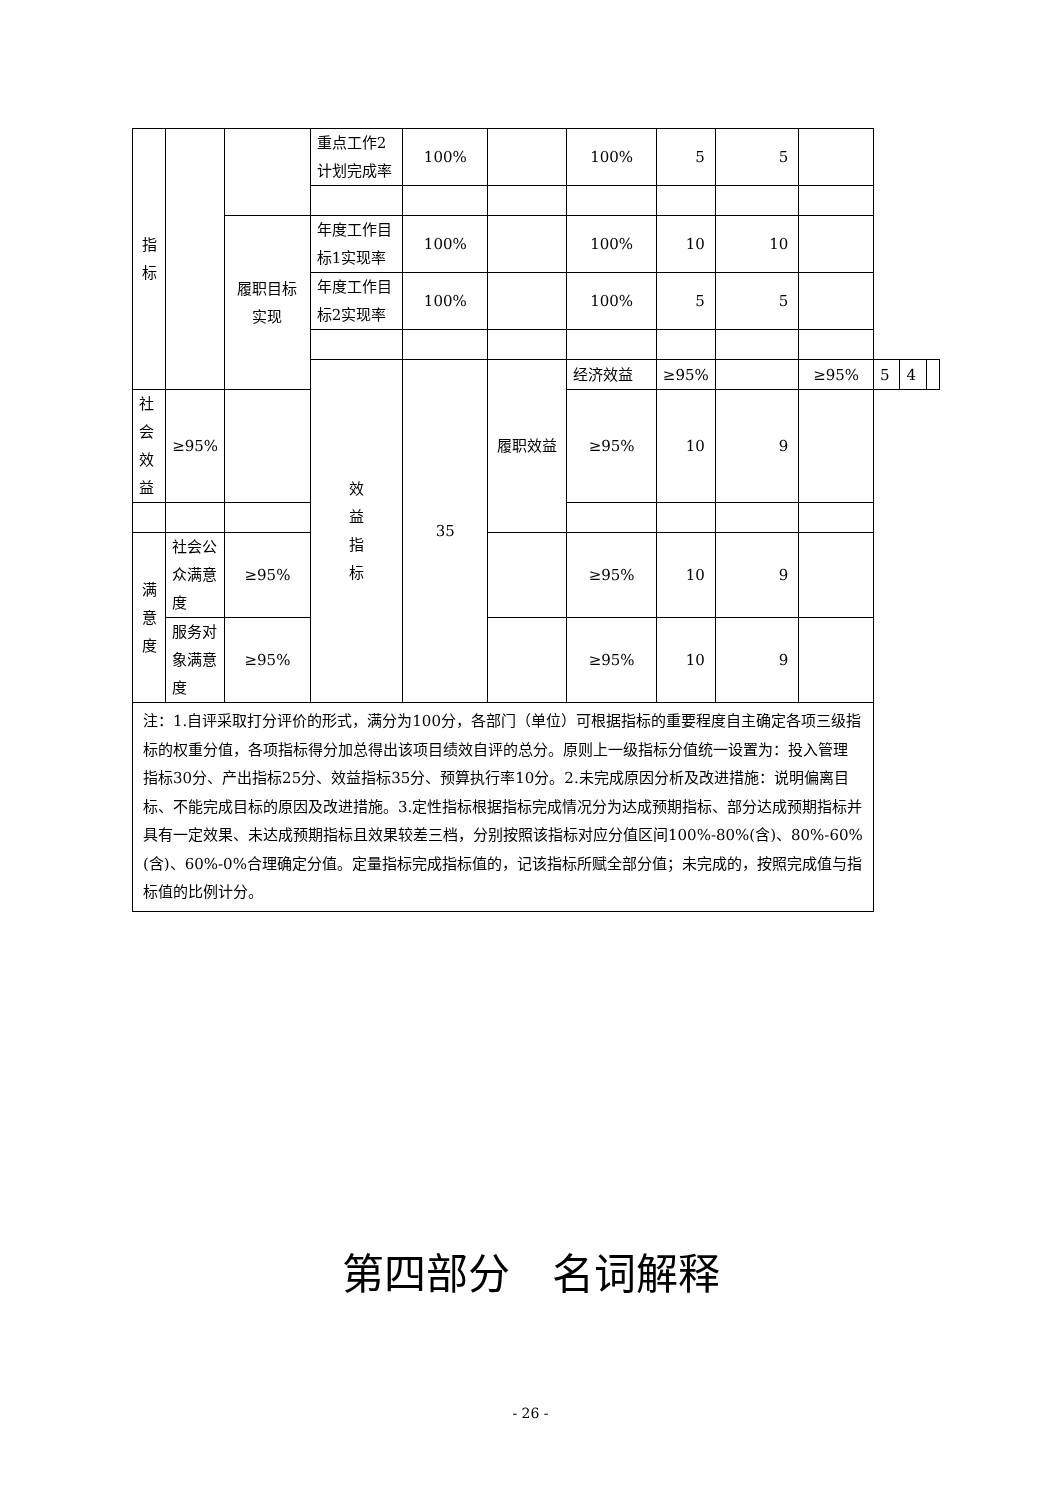| 指 标 | | | 重点工作2计划完成率 | 100% | | 100% | 5 | 5 | | | | |
| | | 履职目标 实现 | 年度工作目标1实现率 | 100% | | 100% | 10 | 10 | | | | |
| | | | 年度工作目标2实现率 | 100% | | 100% | 5 | 5 | | | | |
| | | | 效 益 指 标 | 35 | 履职效益 | 经济效益 | ≥95% | | ≥95% | 5 | 4 | |
| 社会效益 | ≥95% | | | | | ≥95% | 10 | 9 | | | | |
| 满意度 | 社会公众满意度 | ≥95% | | | | ≥95% | 10 | 9 | | | | |
| | 服务对象满意度 | ≥95% | | | | ≥95% | 10 | 9 | | | | |
| 注：1.自评采取打分评价的形式，满分为100分，各部门（单位）可根据指标的重要程度自主确定各项三级指标的权重分值，各项指标得分加总得出该项目绩效自评的总分。原则上一级指标分值统一设置为：投入管理指标30分、产出指标25分、效益指标35分、预算执行率10分。2.未完成原因分析及改进措施：说明偏离目标、不能完成目标的原因及改进措施。3.定性指标根据指标完成情况分为达成预期指标、部分达成预期指标并具有一定效果、未达成预期指标且效果较差三档，分别按照该指标对应分值区间100%-80%(含)、80%-60%(含)、60%-0%合理确定分值。定量指标完成指标值的，记该指标所赋全部分值；未完成的，按照完成值与指标值的比例计分。 | | | | | | | | | | | | |
第四部分　名词解释
- 26 -